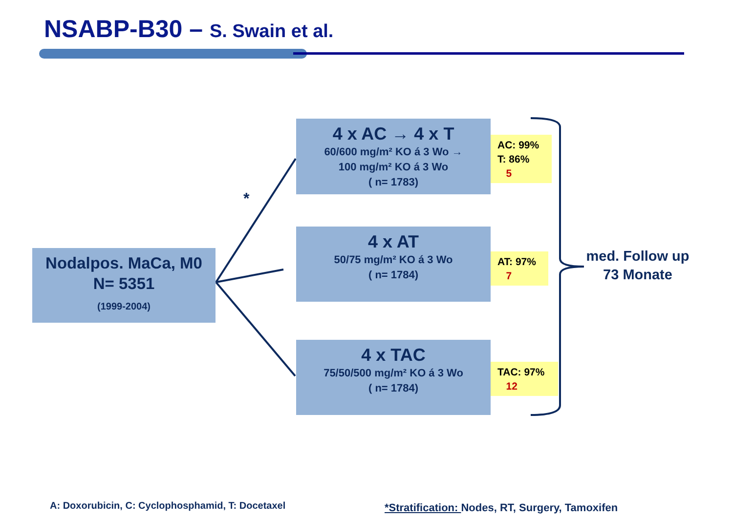NSABP-B30 – S. Swain et al.
Nodalpos. MaCa, M0
N= 5351
(1999-2004)
*
4 x AC → 4 x T
60/600 mg/m² KO á 3 Wo →
100 mg/m² KO á 3 Wo
( n= 1783)
4 x AT
50/75 mg/m² KO á 3 Wo
( n= 1784)
4 x TAC
75/50/500 mg/m² KO á 3 Wo
( n= 1784)
AC: 99%
T: 86%
5
AT: 97%
7
TAC: 97%
12
med. Follow up
73 Monate
A: Doxorubicin, C: Cyclophosphamid, T: Docetaxel
*Stratification: Nodes, RT, Surgery, Tamoxifen